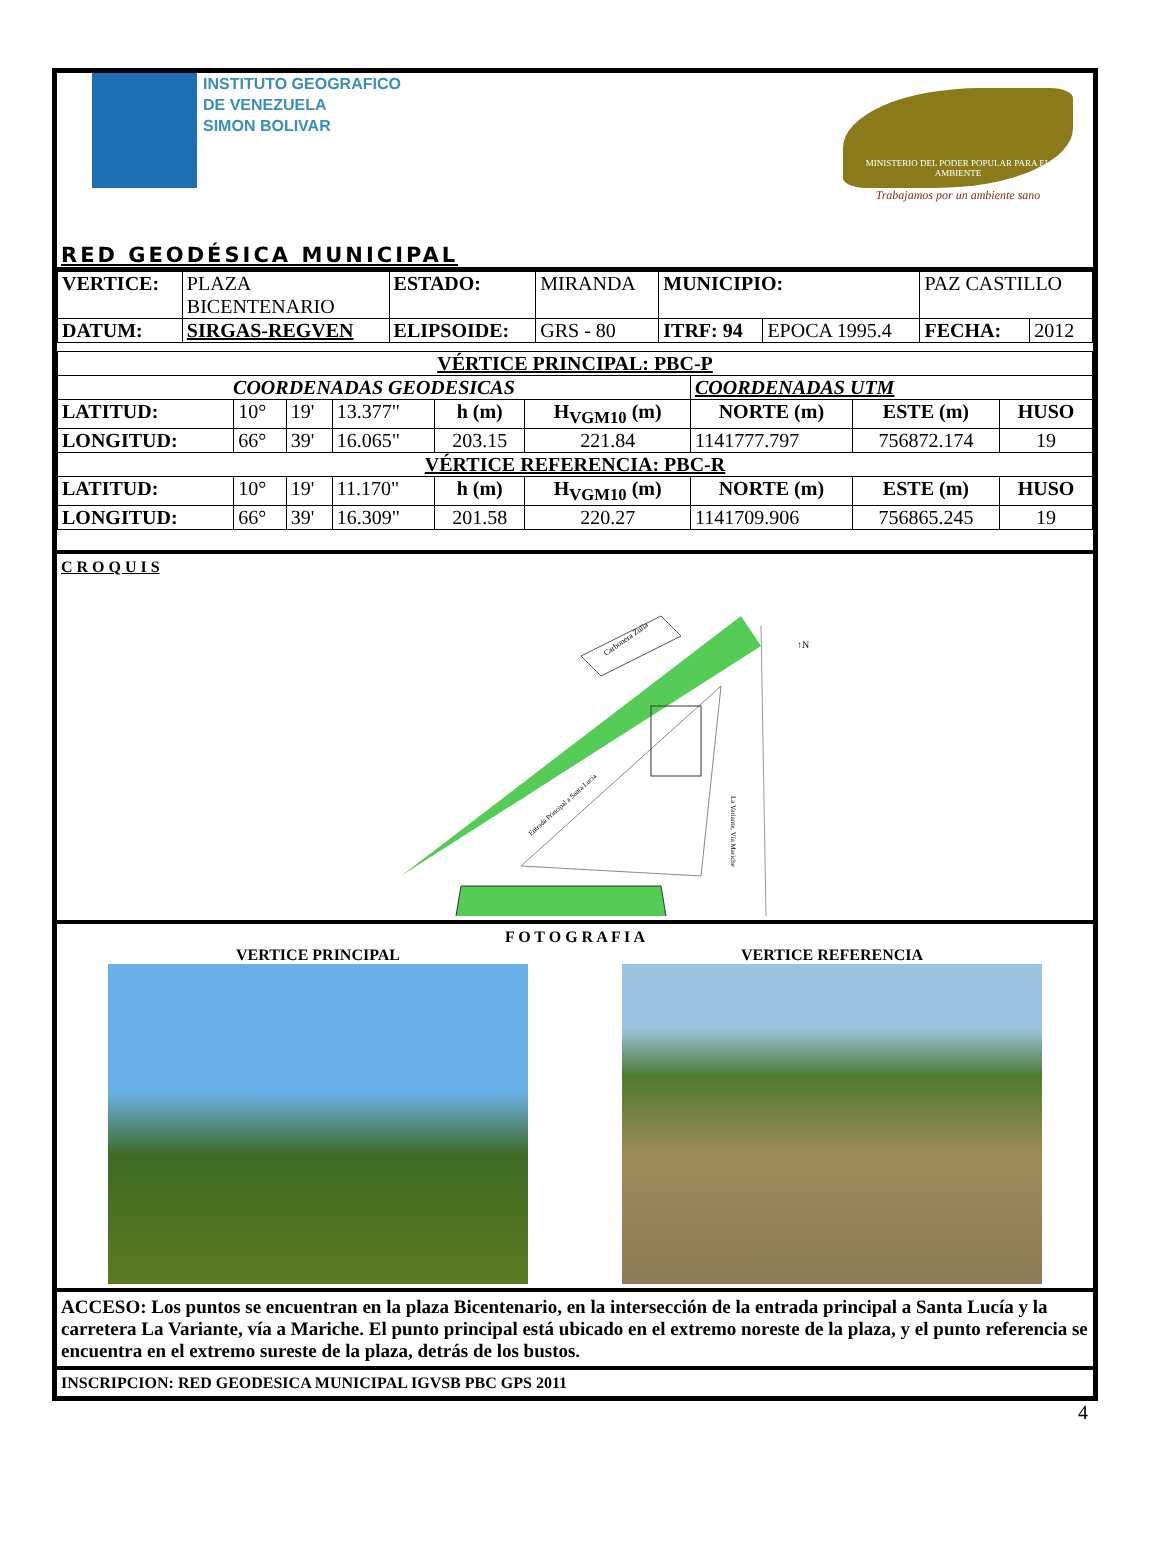INSTITUTO GEOGRAFICO
DE VENEZUELA
SIMON BOLIVAR
MINISTERIO DEL PODER POPULAR PARA EL AMBIENTE
Trabajamos por un ambiente sano
RED GEODÉSICA MUNICIPAL
| VERTICE: | PLAZA BICENTENARIO | ESTADO: | MIRANDA | MUNICIPIO: | | PAZ CASTILLO | |
| DATUM: | SIRGAS-REGVEN | ELIPSOIDE: | GRS - 80 | ITRF: 94 | EPOCA 1995.4 | FECHA: | 2012 |
| VÉRTICE PRINCIPAL: PBC-P | | | | | | | | |
| --- | --- | --- | --- | --- | --- | --- | --- | --- |
| COORDENADAS GEODESICAS | | | | | | COORDENADAS UTM | | |
| LATITUD: | 10° | 19' | 13.377" | h (m) | H<sub>VGM10</sub> (m) | NORTE (m) | ESTE (m) | HUSO |
| LONGITUD: | 66° | 39' | 16.065" | 203.15 | 221.84 | 1141777.797 | 756872.174 | 19 |
| VÉRTICE REFERENCIA: PBC-R | | | | | | | | |
| LATITUD: | 10° | 19' | 11.170" | h (m) | H<sub>VGM10</sub> (m) | NORTE (m) | ESTE (m) | HUSO |
| LONGITUD: | 66° | 39' | 16.309" | 201.58 | 220.27 | 1141709.906 | 756865.245 | 19 |
C R O Q U I S
Carbonera Zulia
Entrada Principal a Santa Lucía
La Variante, Vía Mariche
↑N
F O T O G R A F I A
VERTICE PRINCIPAL VERTICE REFERENCIA
ACCESO: Los puntos se encuentran en la plaza Bicentenario, en la intersección de la entrada principal a Santa Lucía y la carretera La Variante, vía a Mariche. El punto principal está ubicado en el extremo noreste de la plaza, y el punto referencia se encuentra en el extremo sureste de la plaza, detrás de los bustos.
INSCRIPCION: RED GEODESICA MUNICIPAL IGVSB PBC GPS 2011
4